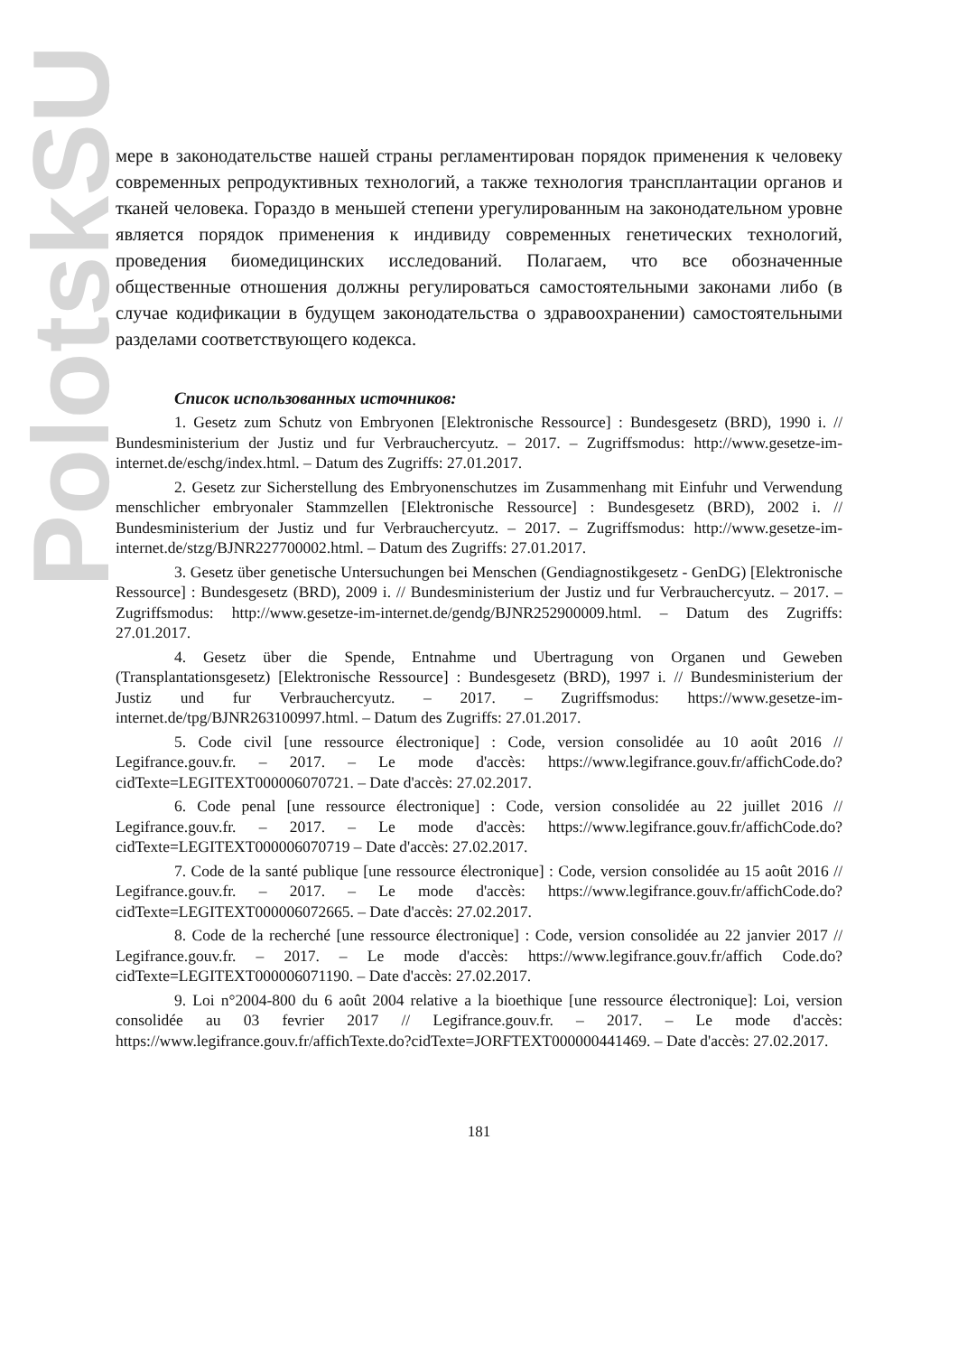PolotskSU
мере в законодательстве нашей страны регламентирован порядок применения к человеку современных репродуктивных технологий, а также технология трансплантации органов и тканей человека. Гораздо в меньшей степени урегулированным на законодательном уровне является порядок применения к индивиду современных генетических технологий, проведения биомедицинских исследований. Полагаем, что все обозначенные общественные отношения должны регулироваться самостоятельными законами либо (в случае кодификации в будущем законодательства о здравоохранении) самостоятельными разделами соответствующего кодекса.
Список использованных источников:
1. Gesetz zum Schutz von Embryonen [Elektronische Ressource] : Bundesgesetz (BRD), 1990 i. // Bundesministerium der Justiz und fur Verbrauchercyutz. – 2017. – Zugriffsmodus: http://www.gesetze-im-internet.de/eschg/index.html. – Datum des Zugriffs: 27.01.2017.
2. Gesetz zur Sicherstellung des Embryonenschutzes im Zusammenhang mit Einfuhr und Verwendung menschlicher embryonaler Stammzellen [Elektronische Ressource] : Bundesgesetz (BRD), 2002 i. // Bundesministerium der Justiz und fur Verbrauchercyutz. – 2017. – Zugriffsmodus: http://www.gesetze-im-internet.de/stzg/BJNR227700002.html. – Datum des Zugriffs: 27.01.2017.
3. Gesetz über genetische Untersuchungen bei Menschen (Gendiagnostikgesetz - GenDG) [Elektronische Ressource] : Bundesgesetz (BRD), 2009 i. // Bundesministerium der Justiz und fur Verbrauchercyutz. – 2017. – Zugriffsmodus: http://www.gesetze-im-internet.de/gendg/BJNR252900009.html. – Datum des Zugriffs: 27.01.2017.
4. Gesetz über die Spende, Entnahme und Ubertragung von Organen und Geweben (Transplantationsgesetz) [Elektronische Ressource] : Bundesgesetz (BRD), 1997 i. // Bundesministerium der Justiz und fur Verbrauchercyutz. – 2017. – Zugriffsmodus: https://www.gesetze-im-internet.de/tpg/BJNR263100997.html. – Datum des Zugriffs: 27.01.2017.
5. Code civil [une ressource électronique] : Code, version consolidée au 10 août 2016 // Legifrance.gouv.fr. – 2017. – Le mode d'accès: https://www.legifrance.gouv.fr/affichCode.do?cidTexte=LEGITEXT000006070721. – Date d'accès: 27.02.2017.
6. Code penal [une ressource électronique] : Code, version consolidée au 22 juillet 2016 // Legifrance.gouv.fr. – 2017. – Le mode d'accès: https://www.legifrance.gouv.fr/affichCode.do?cidTexte=LEGITEXT000006070719 – Date d'accès: 27.02.2017.
7. Code de la santé publique [une ressource électronique] : Code, version consolidée au 15 août 2016 // Legifrance.gouv.fr. – 2017. – Le mode d'accès: https://www.legifrance.gouv.fr/affichCode.do?cidTexte=LEGITEXT000006072665. – Date d'accès: 27.02.2017.
8. Code de la recherché [une ressource électronique] : Code, version consolidée au 22 janvier 2017 // Legifrance.gouv.fr. – 2017. – Le mode d'accès: https://www.legifrance.gouv.fr/affich Code.do?cidTexte=LEGITEXT000006071190. – Date d'accès: 27.02.2017.
9. Loi n°2004-800 du 6 août 2004 relative a la bioethique [une ressource électronique]: Loi, version consolidée au 03 fevrier 2017 // Legifrance.gouv.fr. – 2017. – Le mode d'accès: https://www.legifrance.gouv.fr/affichTexte.do?cidTexte=JORFTEXT000000441469. – Date d'accès: 27.02.2017.
181